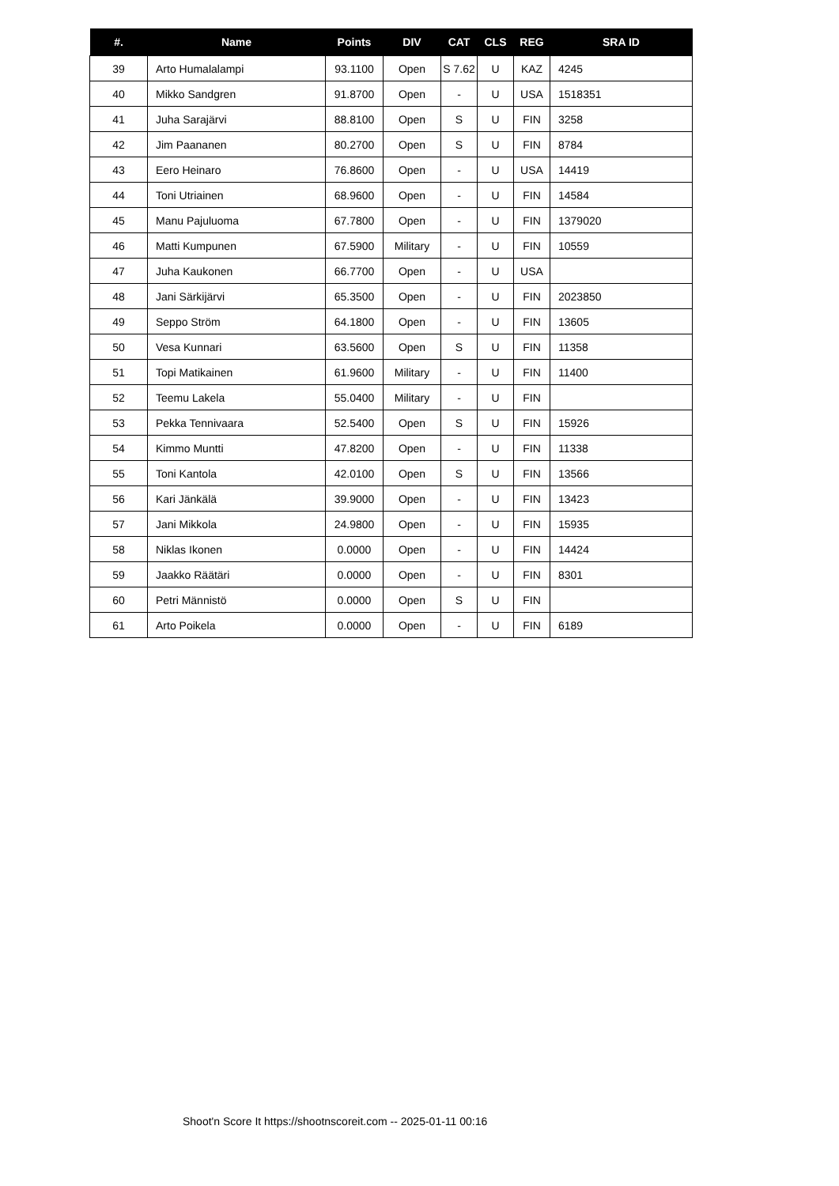| #. | Name | Points | DIV | CAT | CLS | REG | SRA ID |
| --- | --- | --- | --- | --- | --- | --- | --- |
| 39 | Arto Humalalampi | 93.1100 | Open | S 7.62 | U | KAZ | 4245 |
| 40 | Mikko Sandgren | 91.8700 | Open | - | U | USA | 1518351 |
| 41 | Juha Sarajärvi | 88.8100 | Open | S | U | FIN | 3258 |
| 42 | Jim Paananen | 80.2700 | Open | S | U | FIN | 8784 |
| 43 | Eero Heinaro | 76.8600 | Open | - | U | USA | 14419 |
| 44 | Toni Utriainen | 68.9600 | Open | - | U | FIN | 14584 |
| 45 | Manu Pajuluoma | 67.7800 | Open | - | U | FIN | 1379020 |
| 46 | Matti Kumpunen | 67.5900 | Military | - | U | FIN | 10559 |
| 47 | Juha Kaukonen | 66.7700 | Open | - | U | USA | |
| 48 | Jani Särkijärvi | 65.3500 | Open | - | U | FIN | 2023850 |
| 49 | Seppo Ström | 64.1800 | Open | - | U | FIN | 13605 |
| 50 | Vesa Kunnari | 63.5600 | Open | S | U | FIN | 11358 |
| 51 | Topi Matikainen | 61.9600 | Military | - | U | FIN | 11400 |
| 52 | Teemu Lakela | 55.0400 | Military | - | U | FIN | |
| 53 | Pekka Tennivaara | 52.5400 | Open | S | U | FIN | 15926 |
| 54 | Kimmo Muntti | 47.8200 | Open | - | U | FIN | 11338 |
| 55 | Toni Kantola | 42.0100 | Open | S | U | FIN | 13566 |
| 56 | Kari Jänkälä | 39.9000 | Open | - | U | FIN | 13423 |
| 57 | Jani Mikkola | 24.9800 | Open | - | U | FIN | 15935 |
| 58 | Niklas Ikonen | 0.0000 | Open | - | U | FIN | 14424 |
| 59 | Jaakko Räätäri | 0.0000 | Open | - | U | FIN | 8301 |
| 60 | Petri Männistö | 0.0000 | Open | S | U | FIN | |
| 61 | Arto Poikela | 0.0000 | Open | - | U | FIN | 6189 |
Shoot'n Score It https://shootnscoreit.com -- 2025-01-11 00:16